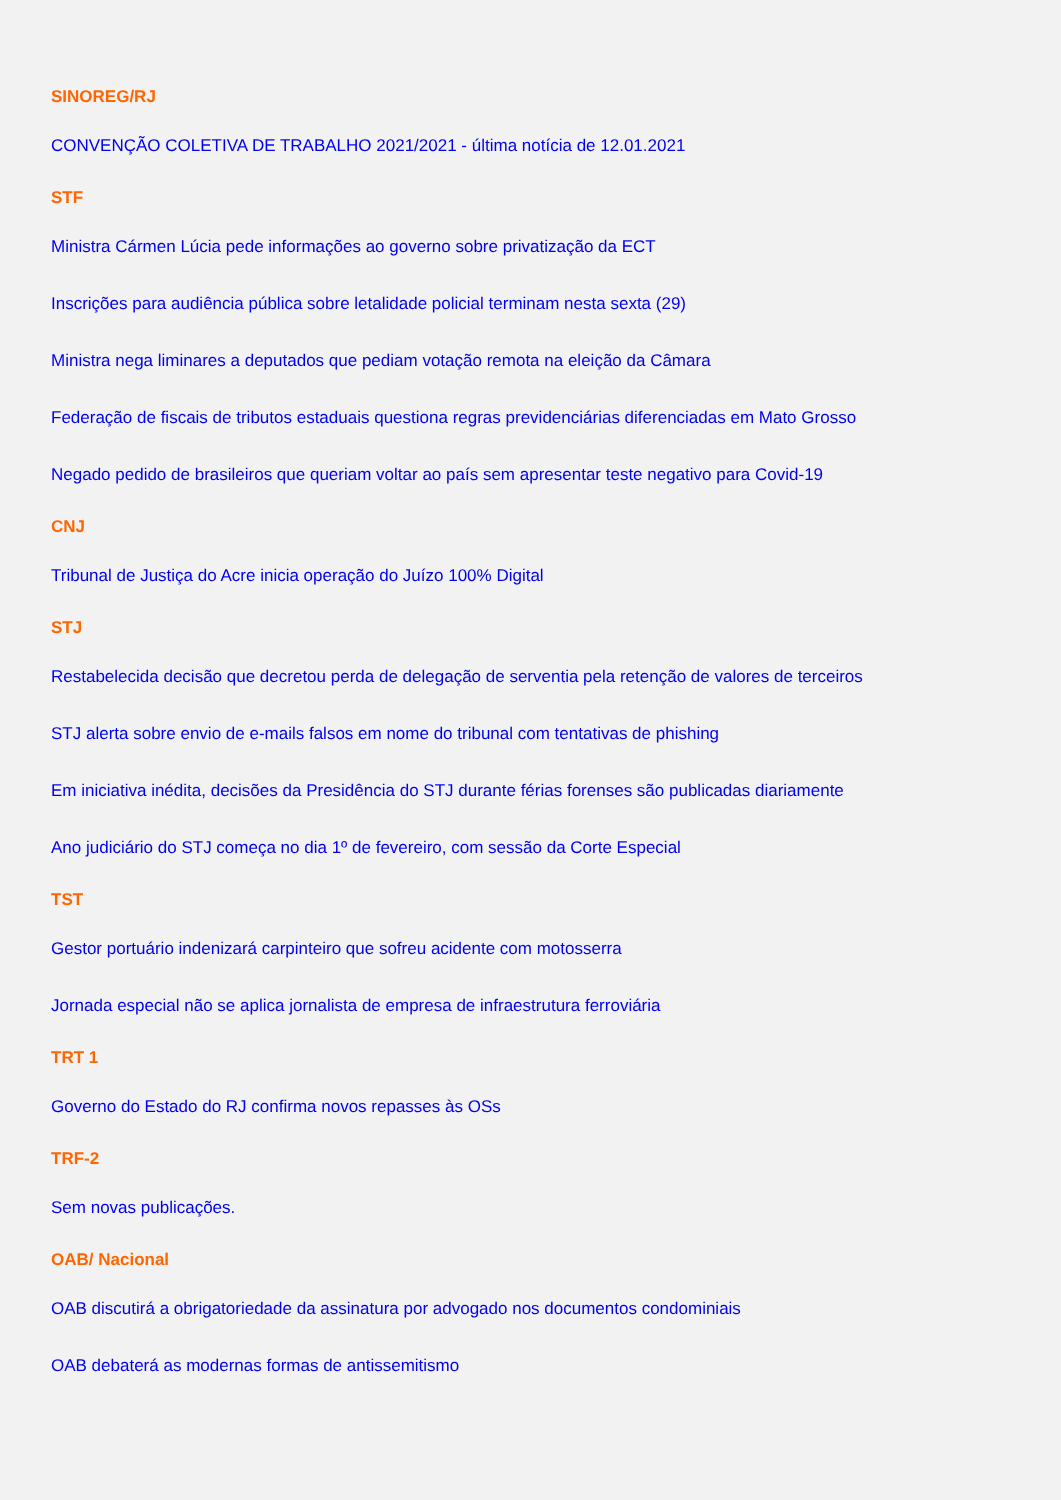SINOREG/RJ
CONVENÇÃO COLETIVA DE TRABALHO 2021/2021 - última notícia de 12.01.2021
STF
Ministra Cármen Lúcia pede informações ao governo sobre privatização da ECT
Inscrições para audiência pública sobre letalidade policial terminam nesta sexta (29)
Ministra nega liminares a deputados que pediam votação remota na eleição da Câmara
Federação de fiscais de tributos estaduais questiona regras previdenciárias diferenciadas em Mato Grosso
Negado pedido de brasileiros que queriam voltar ao país sem apresentar teste negativo para Covid-19
CNJ
Tribunal de Justiça do Acre inicia operação do Juízo 100% Digital
STJ
Restabelecida decisão que decretou perda de delegação de serventia pela retenção de valores de terceiros
STJ alerta sobre envio de e-mails falsos em nome do tribunal com tentativas de phishing
Em iniciativa inédita, decisões da Presidência do STJ durante férias forenses são publicadas diariamente
Ano judiciário do STJ começa no dia 1º de fevereiro, com sessão da Corte Especial
TST
Gestor portuário indenizará carpinteiro que sofreu acidente com motosserra
Jornada especial não se aplica jornalista de empresa de infraestrutura ferroviária
TRT 1
Governo do Estado do RJ confirma novos repasses às OSs
TRF-2
Sem novas publicações.
OAB/ Nacional
OAB discutirá a obrigatoriedade da assinatura por advogado nos documentos condominiais
OAB debaterá as modernas formas de antissemitismo